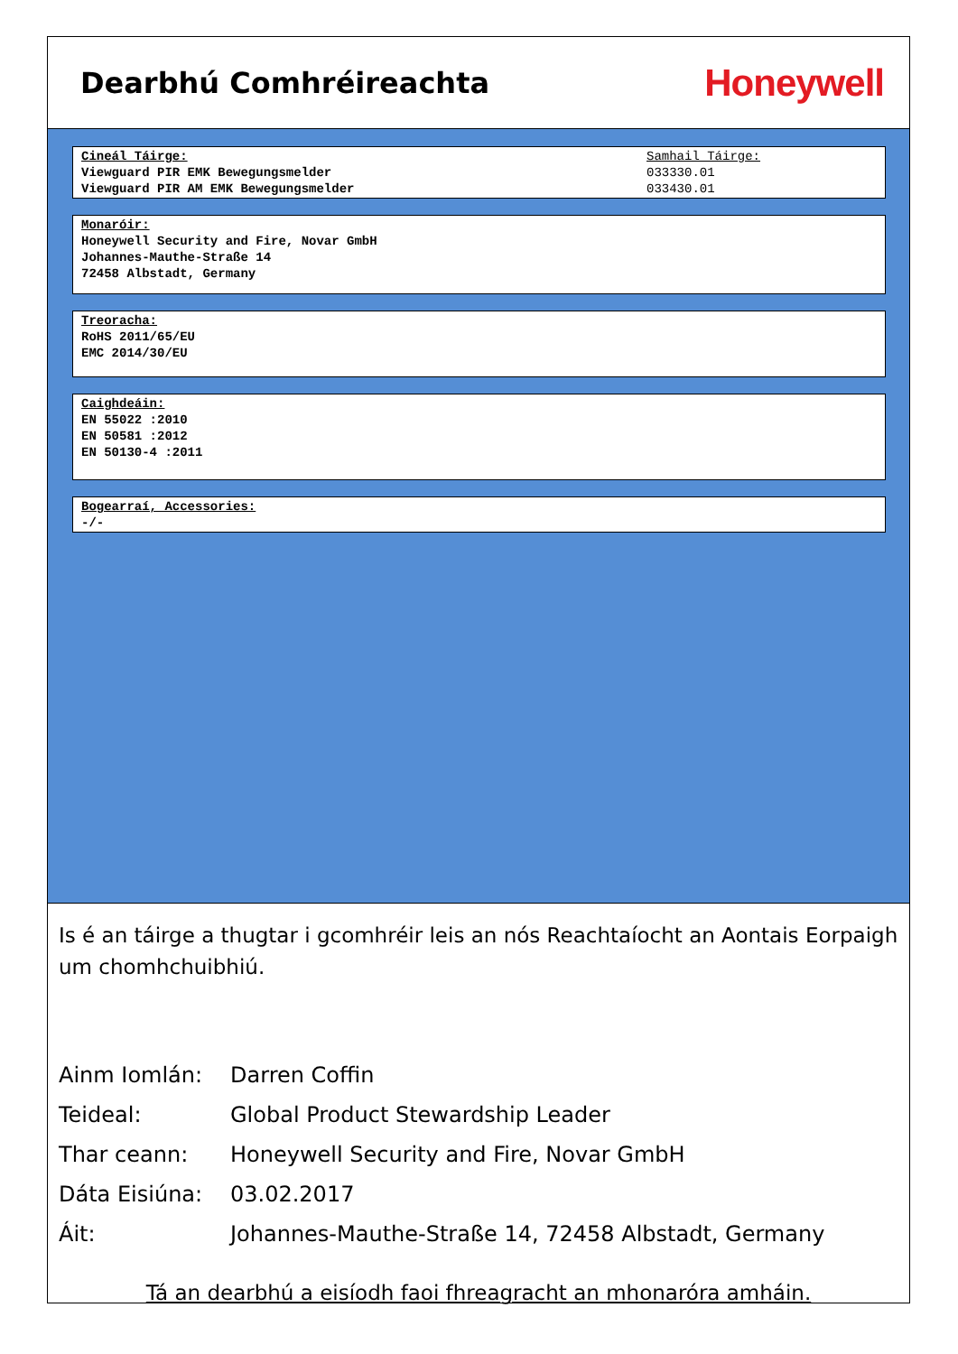Dearbhú Comhréireachta
Honeywell
Cineál Táirge:
Viewguard PIR EMK Bewegungsmelder
Viewguard PIR AM EMK Bewegungsmelder
Samhail Táirge:
033330.01
033430.01
Monaróir:
Honeywell Security and Fire, Novar GmbH
Johannes-Mauthe-Straße 14
72458 Albstadt, Germany
Treoracha:
RoHS 2011/65/EU
EMC 2014/30/EU
Caighdeáin:
EN 55022 :2010
EN 50581 :2012
EN 50130-4 :2011
Bogearraí, Accessories:
-/-
Is é an táirge a thugtar i gcomhréir leis an nós Reachtaíocht an Aontais Eorpaigh um chomhchuibhiú.
| Ainm Iomlán: | Darren Coffin |
| Teideal: | Global Product Stewardship Leader |
| Thar ceann: | Honeywell Security and Fire, Novar GmbH |
| Dáta Eisiúna: | 03.02.2017 |
| Áit: | Johannes-Mauthe-Straße 14, 72458 Albstadt, Germany |
Tá an dearbhú a eisíodh faoi fhreagracht an mhonaróra amháin.